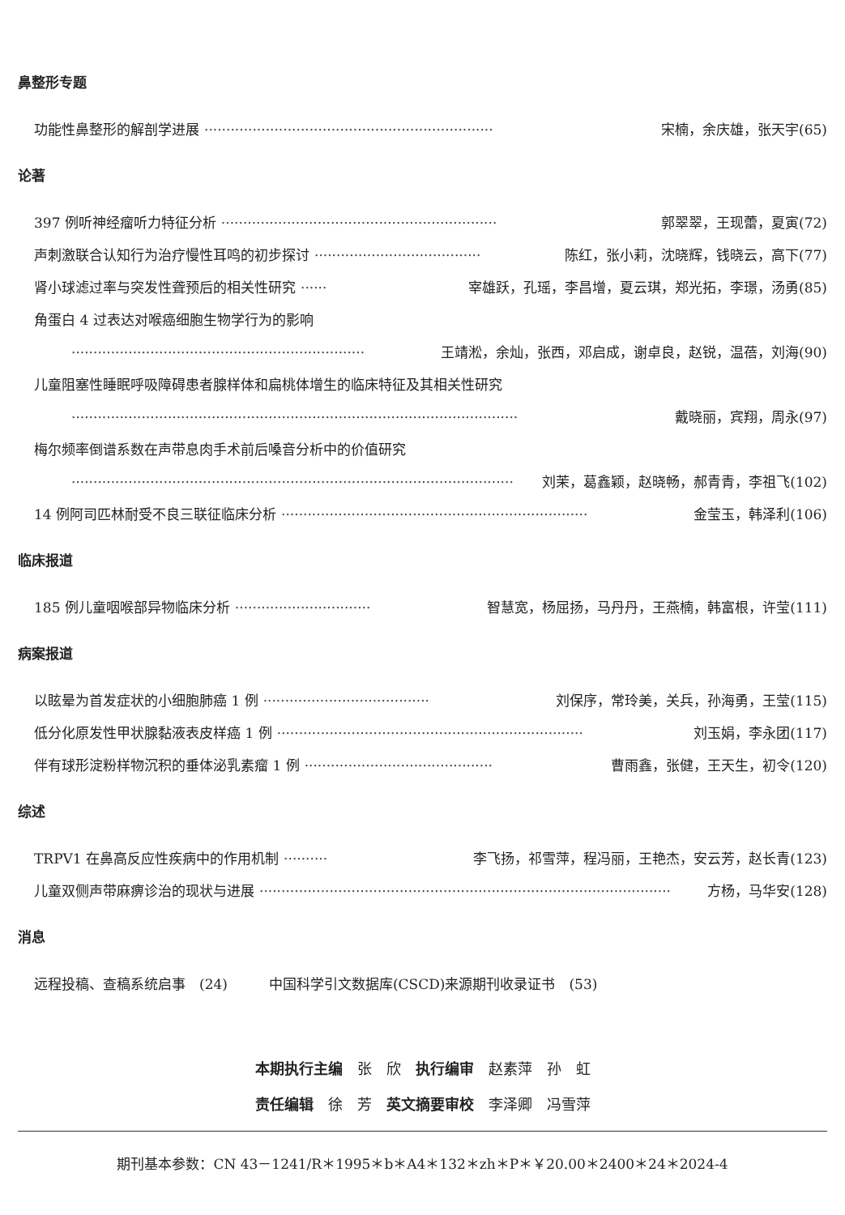鼻整形专题
功能性鼻整形的解剖学进展 ·································································· 宋楠，余庆雄，张天宇(65)
论著
397 例听神经瘤听力特征分析 ······························································· 郭翠翠，王现蕾，夏寅(72)
声刺激联合认知行为治疗慢性耳鸣的初步探讨 ······································ 陈红，张小莉，沈晓辉，钱晓云，高下(77)
肾小球滤过率与突发性聋预后的相关性研究 ······ 宰雄跃，孔瑶，李昌增，夏云琪，郑光拓，李璟，汤勇(85)
角蛋白 4 过表达对喉癌细胞生物学行为的影响
··································································· 王靖淞，余灿，张西，邓启成，谢卓良，赵锐，温蓓，刘海(90)
儿童阻塞性睡眠呼吸障碍患者腺样体和扁桃体增生的临床特征及其相关性研究
······································································································ 戴晓丽，宾翔，周永(97)
梅尔频率倒谱系数在声带息肉手术前后嗓音分析中的价值研究
····································································································· 刘茉，葛鑫颖，赵晓畅，郝青青，李祖飞(102)
14 例阿司匹林耐受不良三联征临床分析 ······································································ 金莹玉，韩泽利(106)
临床报道
185 例儿童咽喉部异物临床分析 ······························· 智慧宽，杨屈扬，马丹丹，王燕楠，韩富根，许莹(111)
病案报道
以眩晕为首发症状的小细胞肺癌 1 例 ······································ 刘保序，常玲美，关兵，孙海勇，王莹(115)
低分化原发性甲状腺黏液表皮样癌 1 例 ······································································ 刘玉娟，李永团(117)
伴有球形淀粉样物沉积的垂体泌乳素瘤 1 例 ··········································· 曹雨鑫，张健，王天生，初令(120)
综述
TRPV1 在鼻高反应性疾病中的作用机制 ·········· 李飞扬，祁雪萍，程冯丽，王艳杰，安云芳，赵长青(123)
儿童双侧声带麻痹诊治的现状与进展 ······························································································ 方杨，马华安(128)
消息
远程投稿、查稿系统启事　(24)　　　中国科学引文数据库(CSCD)来源期刊收录证书　(53)
本期执行主编　张　欣　执行编审　赵素萍　孙　虹
责任编辑　徐　芳　英文摘要审校　李泽卿　冯雪萍
期刊基本参数：CN 43－1241/R＊1995＊b＊A4＊132＊zh＊P＊￥20.00＊2400＊24＊2024-4